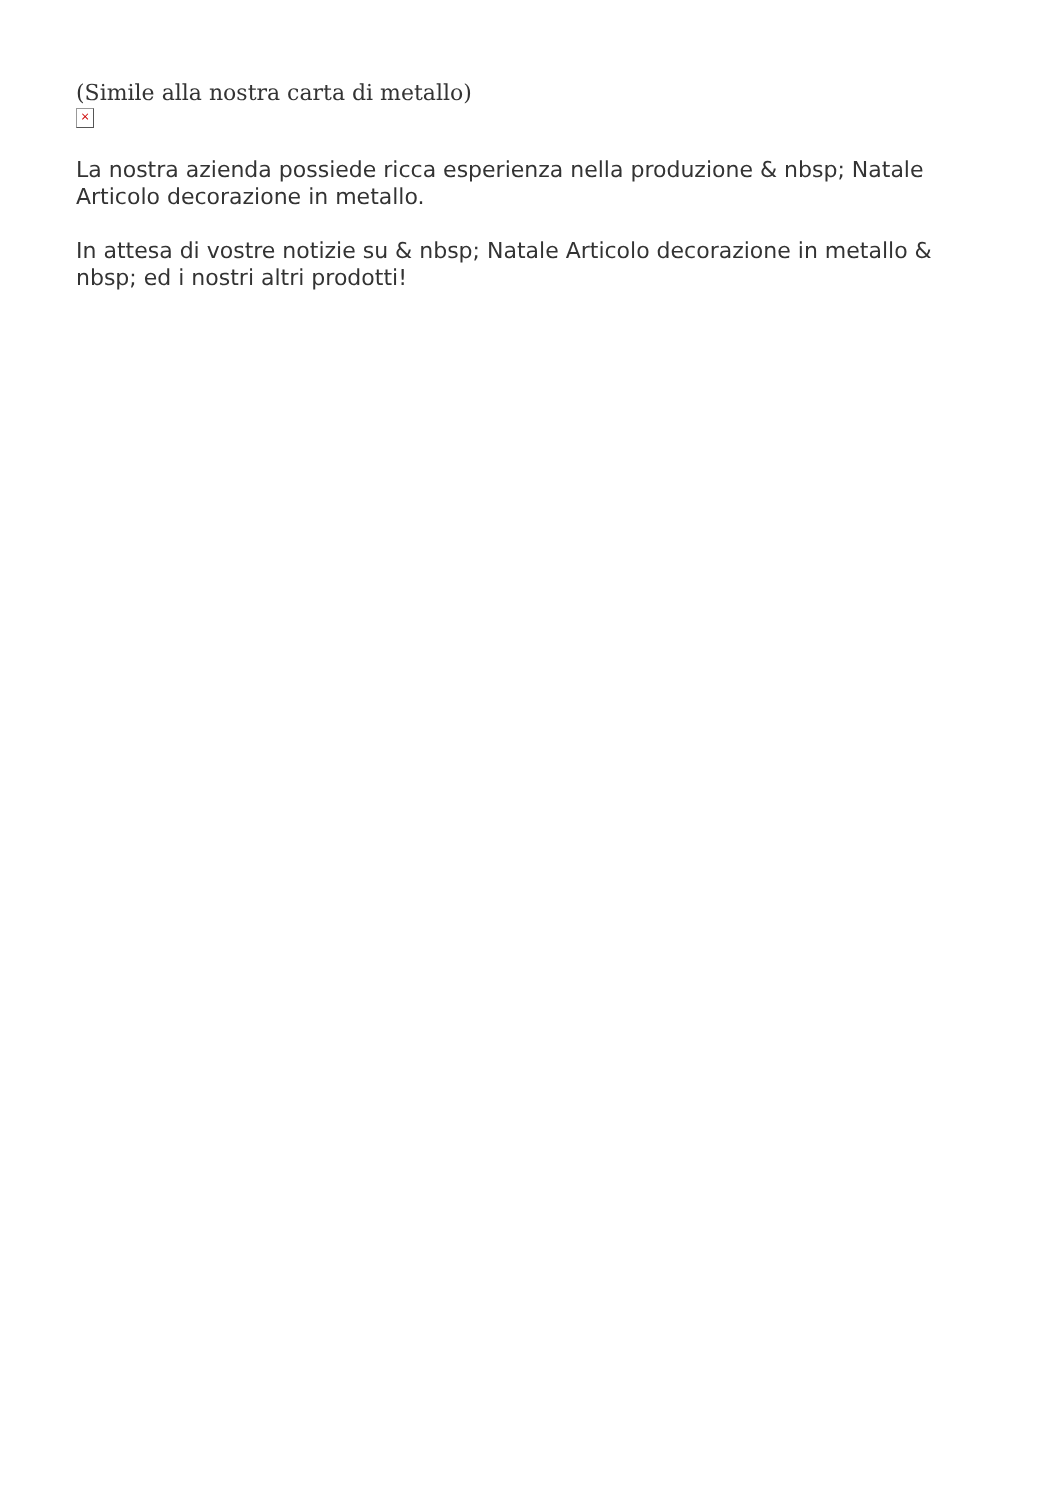(Simile alla nostra carta di metallo)
×
La nostra azienda possiede ricca esperienza nella produzione & nbsp; Natale Articolo decorazione in metallo.
In attesa di vostre notizie su & nbsp; Natale Articolo decorazione in metallo & nbsp; ed i nostri altri prodotti!